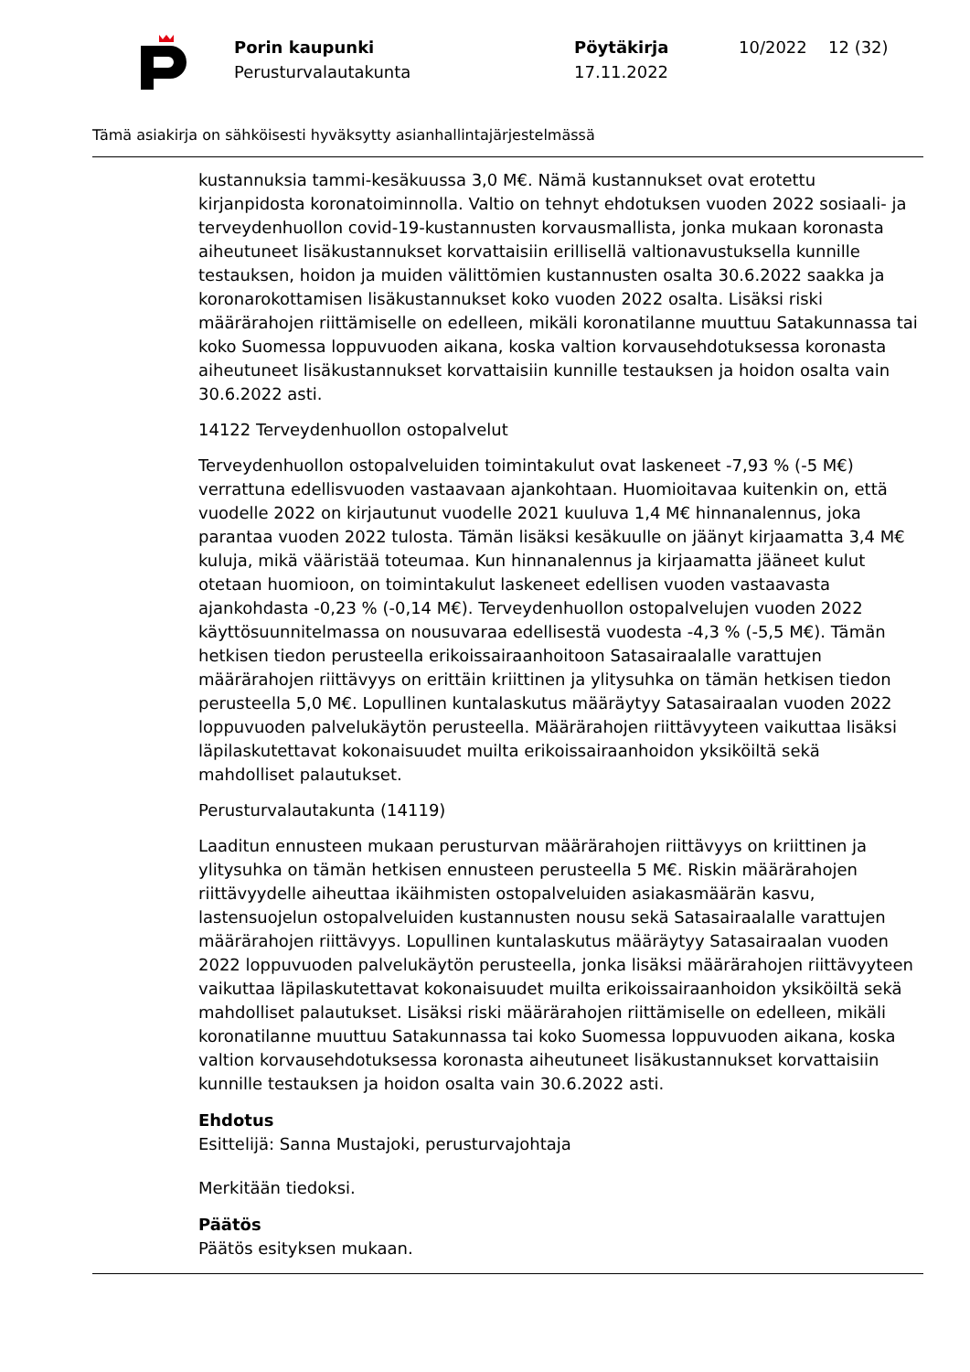Porin kaupunki
Perusturvalautakunta
Pöytäkirja
17.11.2022
10/2022 12 (32)
Tämä asiakirja on sähköisesti hyväksytty asianhallintajärjestelmässä
kustannuksia tammi-kesäkuussa 3,0 M€. Nämä kustannukset ovat erotettu kirjanpidosta koronatoiminnolla. Valtio on tehnyt ehdotuksen vuoden 2022 sosiaali- ja terveydenhuollon covid-19-kustannusten korvausmallista, jonka mukaan koronasta aiheutuneet lisäkustannukset korvattaisiin erillisellä valtionavustuksella kunnille testauksen, hoidon ja muiden välittömien kustannusten osalta 30.6.2022 saakka ja koronarokottamisen lisäkustannukset koko vuoden 2022 osalta. Lisäksi riski määrärahojen riittämiselle on edelleen, mikäli koronatilanne muuttuu Satakunnassa tai koko Suomessa loppuvuoden aikana, koska valtion korvausehdotuksessa koronasta aiheutuneet lisäkustannukset korvattaisiin kunnille testauksen ja hoidon osalta vain 30.6.2022 asti.
14122 Terveydenhuollon ostopalvelut
Terveydenhuollon ostopalveluiden toimintakulut ovat laskeneet -7,93 % (-5 M€) verrattuna edellisvuoden vastaavaan ajankohtaan. Huomioitavaa kuitenkin on, että vuodelle 2022 on kirjautunut vuodelle 2021 kuuluva 1,4 M€ hinnanalennus, joka parantaa vuoden 2022 tulosta. Tämän lisäksi kesäkuulle on jäänyt kirjaamatta 3,4 M€ kuluja, mikä vääristää toteumaa. Kun hinnanalennus ja kirjaamatta jääneet kulut otetaan huomioon, on toimintakulut laskeneet edellisen vuoden vastaavasta ajankohdasta -0,23 % (-0,14 M€). Terveydenhuollon ostopalvelujen vuoden 2022 käyttösuunnitelmassa on nousuvaraa edellisestä vuodesta -4,3 % (-5,5 M€). Tämän hetkisen tiedon perusteella erikoissairaanhoitoon Satasairaalalle varattujen määrärahojen riittävyys on erittäin kriittinen ja ylitysuhka on tämän hetkisen tiedon perusteella 5,0 M€. Lopullinen kuntalaskutus määräytyy Satasairaalan vuoden 2022 loppuvuoden palvelukäytön perusteella. Määrärahojen riittävyyteen vaikuttaa lisäksi läpilaskutettavat kokonaisuudet muilta erikoissairaanhoidon yksiköiltä sekä mahdolliset palautukset.
Perusturvalautakunta (14119)
Laaditun ennusteen mukaan perusturvan määrärahojen riittävyys on kriittinen ja ylitysuhka on tämän hetkisen ennusteen perusteella 5 M€. Riskin määrärahojen riittävyydelle aiheuttaa ikäihmisten ostopalveluiden asiakasmäärän kasvu, lastensuojelun ostopalveluiden kustannusten nousu sekä Satasairaalalle varattujen määrärahojen riittävyys. Lopullinen kuntalaskutus määräytyy Satasairaalan vuoden 2022 loppuvuoden palvelukäytön perusteella, jonka lisäksi määrärahojen riittävyyteen vaikuttaa läpilaskutettavat kokonaisuudet muilta erikoissairaanhoidon yksiköiltä sekä mahdolliset palautukset. Lisäksi riski määrärahojen riittämiselle on edelleen, mikäli koronatilanne muuttuu Satakunnassa tai koko Suomessa loppuvuoden aikana, koska valtion korvausehdotuksessa koronasta aiheutuneet lisäkustannukset korvattaisiin kunnille testauksen ja hoidon osalta vain 30.6.2022 asti.
Ehdotus
Esittelijä: Sanna Mustajoki, perusturvajohtaja
Merkitään tiedoksi.
Päätös
Päätös esityksen mukaan.